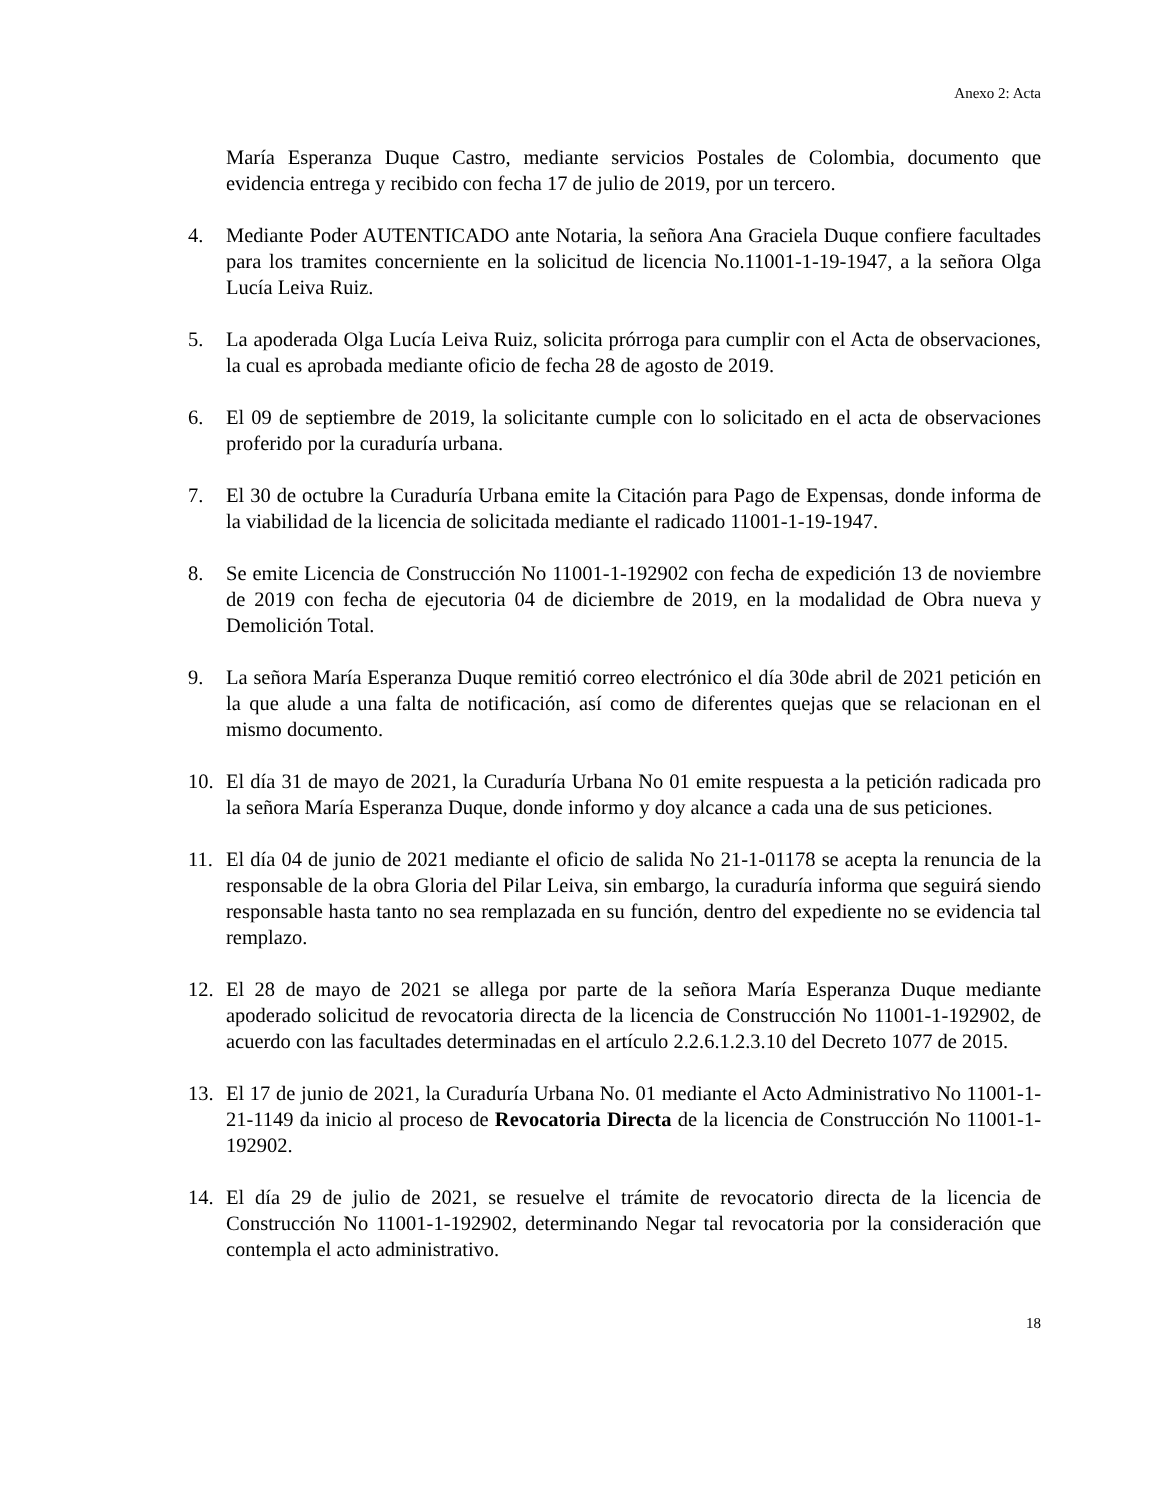Anexo 2: Acta
María Esperanza Duque Castro, mediante servicios Postales de Colombia, documento que evidencia entrega y recibido con fecha 17 de julio de 2019, por un tercero.
4. Mediante Poder AUTENTICADO ante Notaria, la señora Ana Graciela Duque confiere facultades para los tramites concerniente en la solicitud de licencia No.11001-1-19-1947, a la señora Olga Lucía Leiva Ruiz.
5. La apoderada Olga Lucía Leiva Ruiz, solicita prórroga para cumplir con el Acta de observaciones, la cual es aprobada mediante oficio de fecha 28 de agosto de 2019.
6. El 09 de septiembre de 2019, la solicitante cumple con lo solicitado en el acta de observaciones proferido por la curaduría urbana.
7. El 30 de octubre la Curaduría Urbana emite la Citación para Pago de Expensas, donde informa de la viabilidad de la licencia de solicitada mediante el radicado 11001-1-19-1947.
8. Se emite Licencia de Construcción No 11001-1-192902 con fecha de expedición 13 de noviembre de 2019 con fecha de ejecutoria 04 de diciembre de 2019, en la modalidad de Obra nueva y Demolición Total.
9. La señora María Esperanza Duque remitió correo electrónico el día 30de abril de 2021 petición en la que alude a una falta de notificación, así como de diferentes quejas que se relacionan en el mismo documento.
10. El día 31 de mayo de 2021, la Curaduría Urbana No 01 emite respuesta a la petición radicada pro la señora María Esperanza Duque, donde informo y doy alcance a cada una de sus peticiones.
11. El día 04 de junio de 2021 mediante el oficio de salida No 21-1-01178 se acepta la renuncia de la responsable de la obra Gloria del Pilar Leiva, sin embargo, la curaduría informa que seguirá siendo responsable hasta tanto no sea remplazada en su función, dentro del expediente no se evidencia tal remplazo.
12. El 28 de mayo de 2021 se allega por parte de la señora María Esperanza Duque mediante apoderado solicitud de revocatoria directa de la licencia de Construcción No 11001-1-192902, de acuerdo con las facultades determinadas en el artículo 2.2.6.1.2.3.10 del Decreto 1077 de 2015.
13. El 17 de junio de 2021, la Curaduría Urbana No. 01 mediante el Acto Administrativo No 11001-1-21-1149 da inicio al proceso de Revocatoria Directa de la licencia de Construcción No 11001-1-192902.
14. El día 29 de julio de 2021, se resuelve el trámite de revocatorio directa de la licencia de Construcción No 11001-1-192902, determinando Negar tal revocatoria por la consideración que contempla el acto administrativo.
18